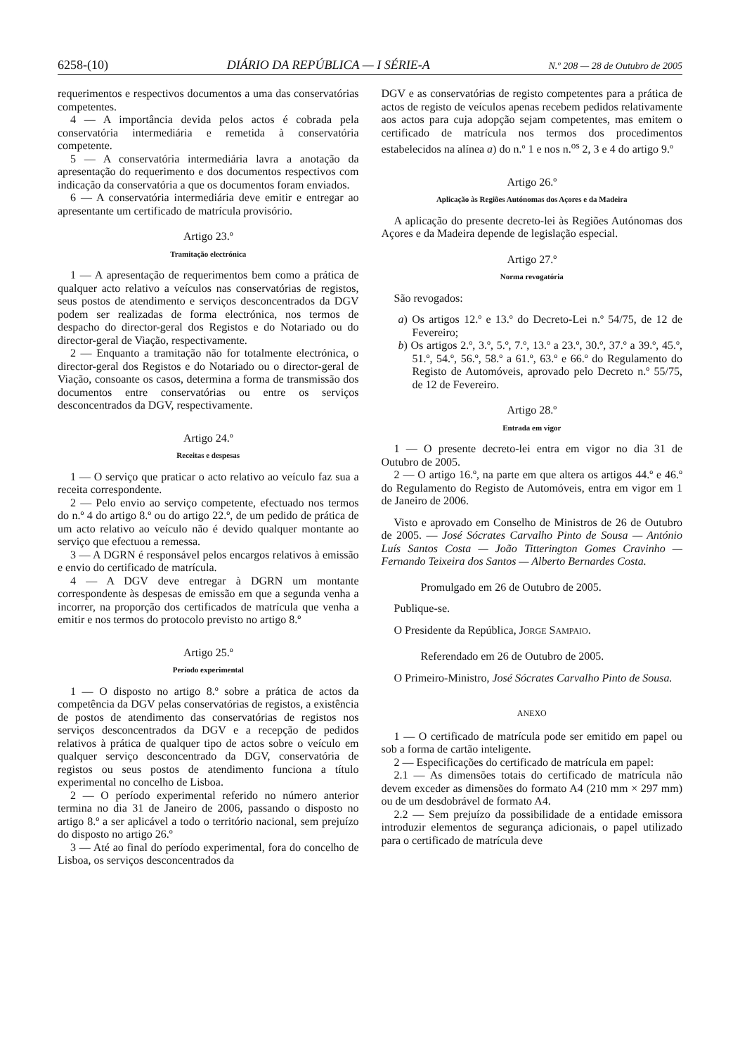6258-(10) DIÁRIO DA REPÚBLICA — I SÉRIE-A N.º 208 — 28 de Outubro de 2005
requerimentos e respectivos documentos a uma das conservatórias competentes.
4 — A importância devida pelos actos é cobrada pela conservatória intermediária e remetida à conservatória competente.
5 — A conservatória intermediária lavra a anotação da apresentação do requerimento e dos documentos respectivos com indicação da conservatória a que os documentos foram enviados.
6 — A conservatória intermediária deve emitir e entregar ao apresentante um certificado de matrícula provisório.
Artigo 23.º
Tramitação electrónica
1 — A apresentação de requerimentos bem como a prática de qualquer acto relativo a veículos nas conservatórias de registos, seus postos de atendimento e serviços desconcentrados da DGV podem ser realizadas de forma electrónica, nos termos de despacho do director-geral dos Registos e do Notariado ou do director-geral de Viação, respectivamente.
2 — Enquanto a tramitação não for totalmente electrónica, o director-geral dos Registos e do Notariado ou o director-geral de Viação, consoante os casos, determina a forma de transmissão dos documentos entre conservatórias ou entre os serviços desconcentrados da DGV, respectivamente.
Artigo 24.º
Receitas e despesas
1 — O serviço que praticar o acto relativo ao veículo faz sua a receita correspondente.
2 — Pelo envio ao serviço competente, efectuado nos termos do n.º 4 do artigo 8.º ou do artigo 22.º, de um pedido de prática de um acto relativo ao veículo não é devido qualquer montante ao serviço que efectuou a remessa.
3 — A DGRN é responsável pelos encargos relativos à emissão e envio do certificado de matrícula.
4 — A DGV deve entregar à DGRN um montante correspondente às despesas de emissão em que a segunda venha a incorrer, na proporção dos certificados de matrícula que venha a emitir e nos termos do protocolo previsto no artigo 8.º
Artigo 25.º
Período experimental
1 — O disposto no artigo 8.º sobre a prática de actos da competência da DGV pelas conservatórias de registos, a existência de postos de atendimento das conservatórias de registos nos serviços desconcentrados da DGV e a recepção de pedidos relativos à prática de qualquer tipo de actos sobre o veículo em qualquer serviço desconcentrado da DGV, conservatória de registos ou seus postos de atendimento funciona a título experimental no concelho de Lisboa.
2 — O período experimental referido no número anterior termina no dia 31 de Janeiro de 2006, passando o disposto no artigo 8.º a ser aplicável a todo o território nacional, sem prejuízo do disposto no artigo 26.º
3 — Até ao final do período experimental, fora do concelho de Lisboa, os serviços desconcentrados da
DGV e as conservatórias de registo competentes para a prática de actos de registo de veículos apenas recebem pedidos relativamente aos actos para cuja adopção sejam competentes, mas emitem o certificado de matrícula nos termos dos procedimentos estabelecidos na alínea a) do n.º 1 e nos n.<sup>os</sup> 2, 3 e 4 do artigo 9.º
Artigo 26.º
Aplicação às Regiões Autónomas dos Açores e da Madeira
A aplicação do presente decreto-lei às Regiões Autónomas dos Açores e da Madeira depende de legislação especial.
Artigo 27.º
Norma revogatória
São revogados:
a) Os artigos 12.º e 13.º do Decreto-Lei n.º 54/75, de 12 de Fevereiro;
b) Os artigos 2.º, 3.º, 5.º, 7.º, 13.º a 23.º, 30.º, 37.º a 39.º, 45.º, 51.º, 54.º, 56.º, 58.º a 61.º, 63.º e 66.º do Regulamento do Registo de Automóveis, aprovado pelo Decreto n.º 55/75, de 12 de Fevereiro.
Artigo 28.º
Entrada em vigor
1 — O presente decreto-lei entra em vigor no dia 31 de Outubro de 2005.
2 — O artigo 16.º, na parte em que altera os artigos 44.º e 46.º do Regulamento do Registo de Automóveis, entra em vigor em 1 de Janeiro de 2006.
Visto e aprovado em Conselho de Ministros de 26 de Outubro de 2005. — José Sócrates Carvalho Pinto de Sousa — António Luís Santos Costa — João Titterington Gomes Cravinho — Fernando Teixeira dos Santos — Alberto Bernardes Costa.
Promulgado em 26 de Outubro de 2005.
Publique-se.
O Presidente da República, JORGE SAMPAIO.
Referendado em 26 de Outubro de 2005.
O Primeiro-Ministro, José Sócrates Carvalho Pinto de Sousa.
ANEXO
1 — O certificado de matrícula pode ser emitido em papel ou sob a forma de cartão inteligente.
2 — Especificações do certificado de matrícula em papel:
2.1 — As dimensões totais do certificado de matrícula não devem exceder as dimensões do formato A4 (210 mm × 297 mm) ou de um desdobrável de formato A4.
2.2 — Sem prejuízo da possibilidade de a entidade emissora introduzir elementos de segurança adicionais, o papel utilizado para o certificado de matrícula deve